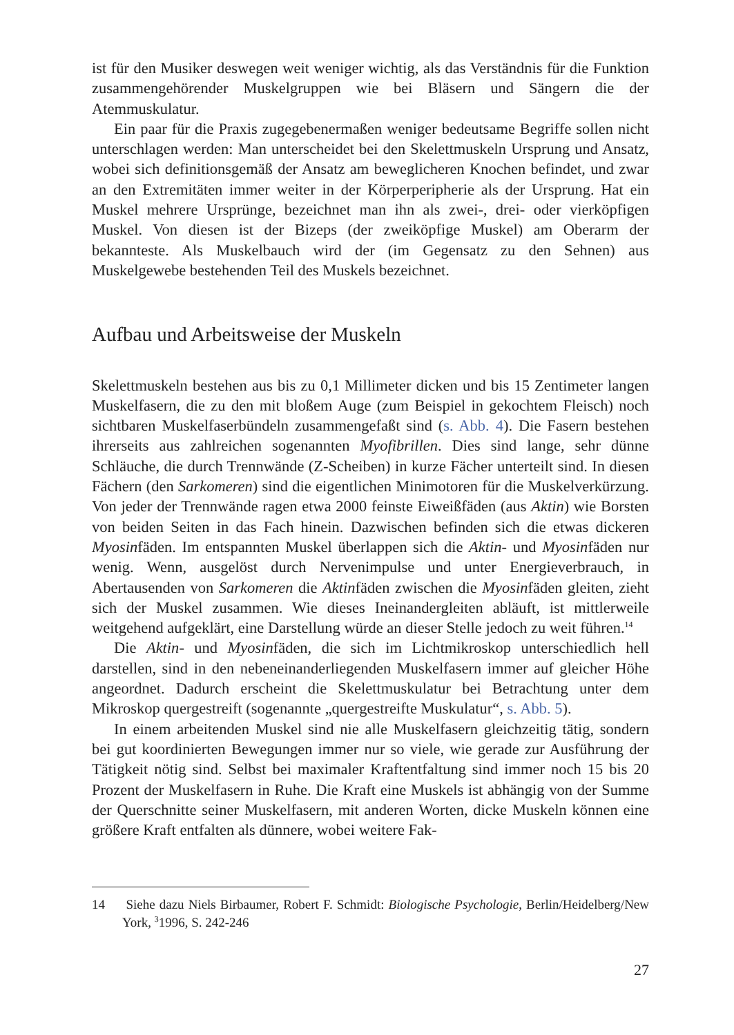ist für den Musiker deswegen weit weniger wichtig, als das Verständnis für die Funktion zusammengehörender Muskelgruppen wie bei Bläsern und Sängern die der Atemmuskulatur.
Ein paar für die Praxis zugegebenermaßen weniger bedeutsame Begriffe sollen nicht unterschlagen werden: Man unterscheidet bei den Skelettmuskeln Ursprung und Ansatz, wobei sich definitionsgemäß der Ansatz am beweglicheren Knochen befindet, und zwar an den Extremitäten immer weiter in der Körperperipherie als der Ursprung. Hat ein Muskel mehrere Ursprünge, bezeichnet man ihn als zwei-, drei- oder vierköpfigen Muskel. Von diesen ist der Bizeps (der zweiköpfige Muskel) am Oberarm der bekannteste. Als Muskelbauch wird der (im Gegensatz zu den Sehnen) aus Muskelgewebe bestehenden Teil des Muskels bezeichnet.
Aufbau und Arbeitsweise der Muskeln
Skelettmuskeln bestehen aus bis zu 0,1 Millimeter dicken und bis 15 Zentimeter langen Muskelfasern, die zu den mit bloßem Auge (zum Beispiel in gekochtem Fleisch) noch sichtbaren Muskelfaserbündeln zusammengefaßt sind (s. Abb. 4). Die Fasern bestehen ihrerseits aus zahlreichen sogenannten Myofibrillen. Dies sind lange, sehr dünne Schläuche, die durch Trennwände (Z-Scheiben) in kurze Fächer unterteilt sind. In diesen Fächern (den Sarkomeren) sind die eigentlichen Minimotoren für die Muskelverkürzung. Von jeder der Trennwände ragen etwa 2000 feinste Eiweißfäden (aus Aktin) wie Borsten von beiden Seiten in das Fach hinein. Dazwischen befinden sich die etwas dickeren Myosinfäden. Im entspannten Muskel überlappen sich die Aktin- und Myosinfäden nur wenig. Wenn, ausgelöst durch Nervenimpulse und unter Energieverbrauch, in Abertausenden von Sarkomeren die Aktinfäden zwischen die Myosinfäden gleiten, zieht sich der Muskel zusammen. Wie dieses Ineinandergleiten abläuft, ist mittlerweile weitgehend aufgeklärt, eine Darstellung würde an dieser Stelle jedoch zu weit führen.<sup>14</sup>
Die Aktin- und Myosinfäden, die sich im Lichtmikroskop unterschiedlich hell darstellen, sind in den nebeneinanderliegenden Muskelfasern immer auf gleicher Höhe angeordnet. Dadurch erscheint die Skelettmuskulatur bei Betrachtung unter dem Mikroskop quergestreift (sogenannte „quergestreifte Muskulatur“, s. Abb. 5).
In einem arbeitenden Muskel sind nie alle Muskelfasern gleichzeitig tätig, sondern bei gut koordinierten Bewegungen immer nur so viele, wie gerade zur Ausführung der Tätigkeit nötig sind. Selbst bei maximaler Kraftentfaltung sind immer noch 15 bis 20 Prozent der Muskelfasern in Ruhe. Die Kraft eine Muskels ist abhängig von der Summe der Querschnitte seiner Muskelfasern, mit anderen Worten, dicke Muskeln können eine größere Kraft entfalten als dünnere, wobei weitere Fak-
14 Siehe dazu Niels Birbaumer, Robert F. Schmidt: Biologische Psychologie, Berlin/Heidelberg/New York, <sup>3</sup>1996, S. 242-246
27